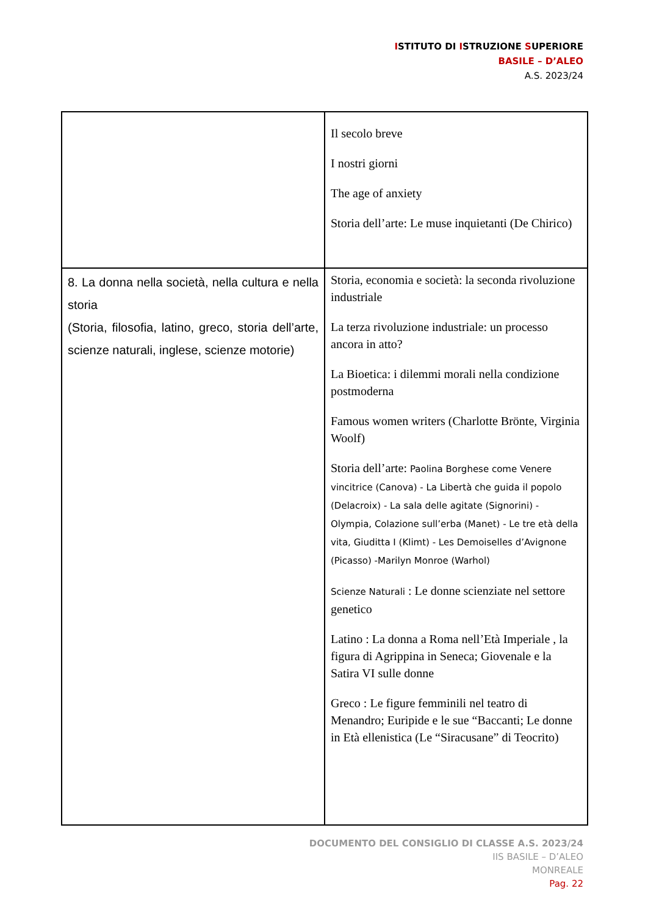ISTITUTO DI ISTRUZIONE SUPERIORE
BASILE – D’ALEO
A.S. 2023/24
| | Il secolo breve I nostri giorni The age of anxiety Storia dell’arte: Le muse inquietanti (De Chirico) |
| 8. La donna nella società, nella cultura e nella storia (Storia, filosofia, latino, greco, storia dell’arte, scienze naturali, inglese, scienze motorie) | Storia, economia e società: la seconda rivoluzione industriale La terza rivoluzione industriale: un processo ancora in atto? La Bioetica: i dilemmi morali nella condizione postmoderna Famous women writers (Charlotte Brönte, Virginia Woolf) Storia dell’arte: Paolina Borghese come Venere vincitrice (Canova) - La Libertà che guida il popolo (Delacroix) - La sala delle agitate (Signorini) - Olympia, Colazione sull’erba (Manet) - Le tre età della vita, Giuditta I (Klimt) - Les Demoiselles d’Avignone (Picasso) -Marilyn Monroe (Warhol) Scienze Naturali : Le donne scienziate nel settore genetico Latino : La donna a Roma nell’Età Imperiale , la figura di Agrippina in Seneca; Giovenale e la Satira VI sulle donne Greco : Le figure femminili nel teatro di Menandro; Euripide e le sue “Baccanti; Le donne in Età ellenistica (Le “Siracusane” di Teocrito) |
DOCUMENTO DEL CONSIGLIO DI CLASSE A.S. 2023/24
IIS BASILE – D’ALEO
MONREALE
Pag. 22